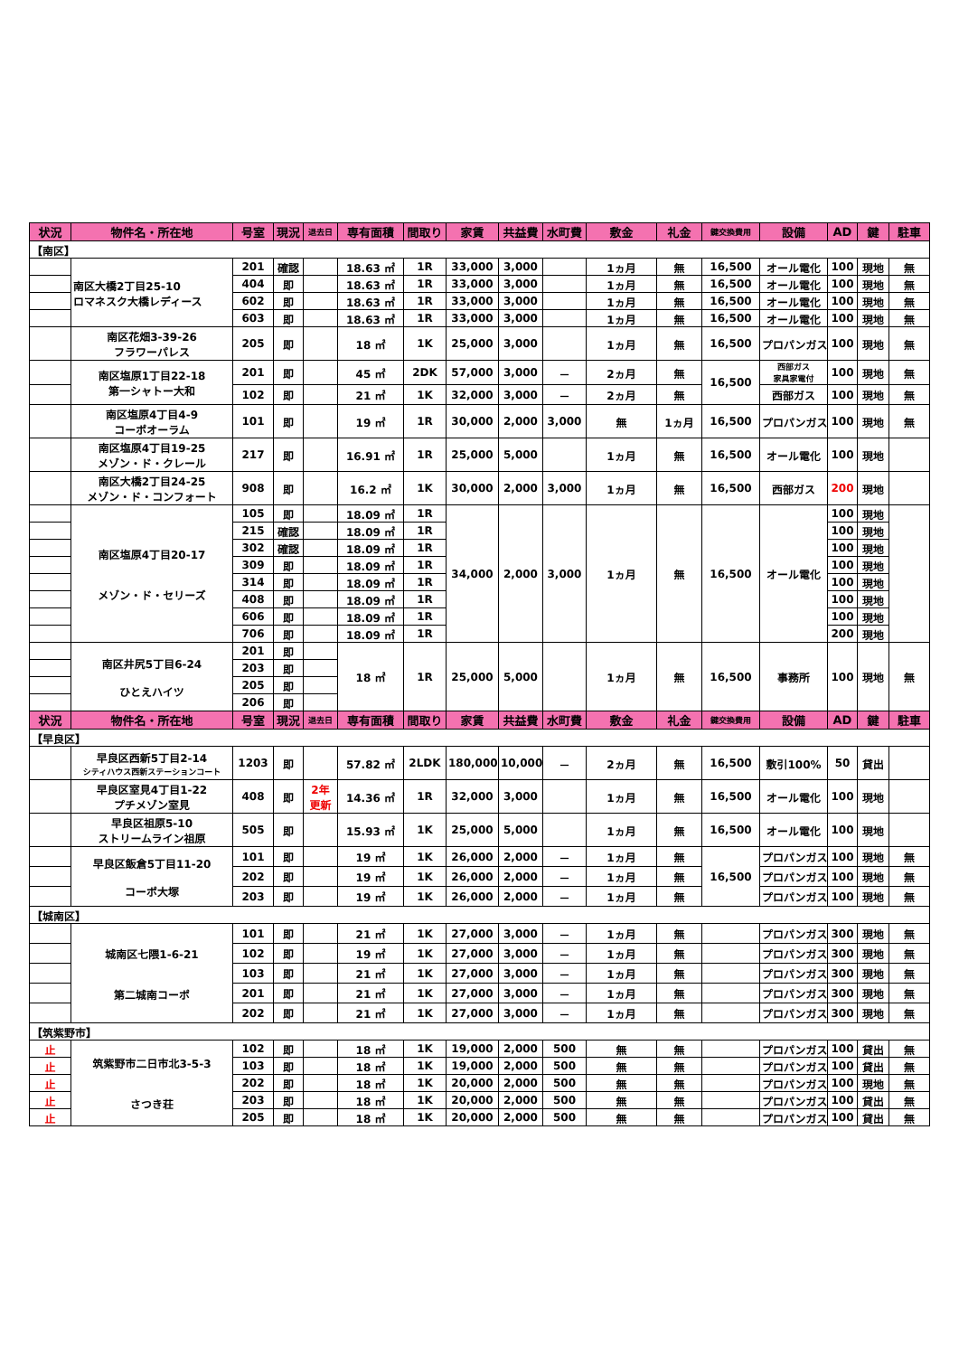| 状況 | 物件名・所在地 | 号室 | 現況 | 退去日 | 専有面積 | 間取り | 家賃 | 共益費 | 水町費 | 敷金 | 礼金 | 鍵交換費用 | 設備 | AD | 鍵 | 駐車 |
| --- | --- | --- | --- | --- | --- | --- | --- | --- | --- | --- | --- | --- | --- | --- | --- | --- |
| 【南区】 | | | | | | | | | | | | | | | | |
| | 南区大橋2丁目25-10 ロマネスク大橋レディース | 201 | 確認 | | 18.63 ㎡ | 1R | 33,000 | 3,000 | | 1ヵ月 | 無 | 16,500 | オール電化 | 100 | 現地 | 無 |
| | | 404 | 即 | | 18.63 ㎡ | 1R | 33,000 | 3,000 | | 1ヵ月 | 無 | 16,500 | オール電化 | 100 | 現地 | 無 |
| | | 602 | 即 | | 18.63 ㎡ | 1R | 33,000 | 3,000 | | 1ヵ月 | 無 | 16,500 | オール電化 | 100 | 現地 | 無 |
| | | 603 | 即 | | 18.63 ㎡ | 1R | 33,000 | 3,000 | | 1ヵ月 | 無 | 16,500 | オール電化 | 100 | 現地 | 無 |
| | 南区花畑3-39-26 フラワーパレス | 205 | 即 | | 18 ㎡ | 1K | 25,000 | 3,000 | | 1ヵ月 | 無 | 16,500 | プロパンガス | 100 | 現地 | 無 |
| | 南区塩原1丁目22-18 第一シャトー大和 | 201 | 即 | | 45 ㎡ | 2DK | 57,000 | 3,000 | － | 2ヵ月 | 無 | 16,500 | 西部ガス 家具家電付 | 100 | 現地 | 無 |
| | | 102 | 即 | | 21 ㎡ | 1K | 32,000 | 3,000 | － | 2ヵ月 | 無 | | 西部ガス | 100 | 現地 | 無 |
| | 南区塩原4丁目4-9 コーポオーラム | 101 | 即 | | 19 ㎡ | 1R | 30,000 | 2,000 | 3,000 | 無 | 1ヵ月 | 16,500 | プロパンガス | 100 | 現地 | 無 |
| | 南区塩原4丁目19-25 メゾン・ド・クレール | 217 | 即 | | 16.91 ㎡ | 1R | 25,000 | 5,000 | | 1ヵ月 | 無 | 16,500 | オール電化 | 100 | 現地 | |
| | 南区大橋2丁目24-25 メゾン・ド・コンフォート | 908 | 即 | | 16.2 ㎡ | 1K | 30,000 | 2,000 | 3,000 | 1ヵ月 | 無 | 16,500 | 西部ガス | 200 | 現地 | |
| | 南区塩原4丁目20-17 メゾン・ド・セリーズ | 105 | 即 | | 18.09 ㎡ | 1R | 34,000 | 2,000 | 3,000 | 1ヵ月 | 無 | 16,500 | オール電化 | 100 | 現地 | |
| | | 215 | 確認 | | 18.09 ㎡ | 1R | | | | | | | | 100 | 現地 | |
| | | 302 | 確認 | | 18.09 ㎡ | 1R | | | | | | | | 100 | 現地 | |
| | | 309 | 即 | | 18.09 ㎡ | 1R | | | | | | | | 100 | 現地 | |
| | | 314 | 即 | | 18.09 ㎡ | 1R | | | | | | | | 100 | 現地 | |
| | | 408 | 即 | | 18.09 ㎡ | 1R | | | | | | | | 100 | 現地 | |
| | | 606 | 即 | | 18.09 ㎡ | 1R | | | | | | | | 100 | 現地 | |
| | | 706 | 即 | | 18.09 ㎡ | 1R | | | | | | | | 200 | 現地 | |
| | 南区井尻5丁目6-24 ひとえハイツ | 201 | 即 | | 18 ㎡ | 1R | 25,000 | 5,000 | | 1ヵ月 | 無 | 16,500 | 事務所 | 100 | 現地 | 無 |
| | | 203 | 即 | | | | | | | | | | | | | |
| | | 205 | 即 | | | | | | | | | | | | | |
| | | 206 | 即 | | | | | | | | | | | | | |
| 状況 | 物件名・所在地 | 号室 | 現況 | 退去日 | 専有面積 | 間取り | 家賃 | 共益費 | 水町費 | 敷金 | 礼金 | 鍵交換費用 | 設備 | AD | 鍵 | 駐車 |
| 【早良区】 | | | | | | | | | | | | | | | | |
| | 早良区西新5丁目2-14 シティハウス西新ステーションコート | 1203 | 即 | | 57.82 ㎡ | 2LDK | 180,000 | 10,000 | － | 2ヵ月 | 無 | 16,500 | 敷引100% | 50 | 貸出 | |
| | 早良区室見4丁目1-22 プチメゾン室見 | 408 | 即 | 2年 更新 | 14.36 ㎡ | 1R | 32,000 | 3,000 | | 1ヵ月 | 無 | 16,500 | オール電化 | 100 | 現地 | |
| | 早良区祖原5-10 ストリームライン祖原 | 505 | 即 | | 15.93 ㎡ | 1K | 25,000 | 5,000 | | 1ヵ月 | 無 | 16,500 | オール電化 | 100 | 現地 | |
| | 早良区飯倉5丁目11-20 コーポ大塚 | 101 | 即 | | 19 ㎡ | 1K | 26,000 | 2,000 | － | 1ヵ月 | 無 | 16,500 | プロパンガス | 100 | 現地 | 無 |
| | | 202 | 即 | | 19 ㎡ | 1K | 26,000 | 2,000 | － | 1ヵ月 | 無 | | プロパンガス | 100 | 現地 | 無 |
| | | 203 | 即 | | 19 ㎡ | 1K | 26,000 | 2,000 | － | 1ヵ月 | 無 | | プロパンガス | 100 | 現地 | 無 |
| 【城南区】 | | | | | | | | | | | | | | | | |
| | 城南区七隈1-6-21 第二城南コーポ | 101 | 即 | | 21 ㎡ | 1K | 27,000 | 3,000 | － | 1ヵ月 | 無 | | プロパンガス | 300 | 現地 | 無 |
| | | 102 | 即 | | 19 ㎡ | 1K | 27,000 | 3,000 | － | 1ヵ月 | 無 | | プロパンガス | 300 | 現地 | 無 |
| | | 103 | 即 | | 21 ㎡ | 1K | 27,000 | 3,000 | － | 1ヵ月 | 無 | | プロパンガス | 300 | 現地 | 無 |
| | | 201 | 即 | | 21 ㎡ | 1K | 27,000 | 3,000 | － | 1ヵ月 | 無 | | プロパンガス | 300 | 現地 | 無 |
| | | 202 | 即 | | 21 ㎡ | 1K | 27,000 | 3,000 | － | 1ヵ月 | 無 | | プロパンガス | 300 | 現地 | 無 |
| 【筑紫野市】 | | | | | | | | | | | | | | | | |
| 止 | 筑紫野市二日市北3-5-3 さつき荘 | 102 | 即 | | 18 ㎡ | 1K | 19,000 | 2,000 | 500 | 無 | 無 | | プロパンガス | 100 | 貸出 | 無 |
| 止 | | 103 | 即 | | 18 ㎡ | 1K | 19,000 | 2,000 | 500 | 無 | 無 | | プロパンガス | 100 | 貸出 | 無 |
| 止 | | 202 | 即 | | 18 ㎡ | 1K | 20,000 | 2,000 | 500 | 無 | 無 | | プロパンガス | 100 | 現地 | 無 |
| 止 | | 203 | 即 | | 18 ㎡ | 1K | 20,000 | 2,000 | 500 | 無 | 無 | | プロパンガス | 100 | 貸出 | 無 |
| 止 | | 205 | 即 | | 18 ㎡ | 1K | 20,000 | 2,000 | 500 | 無 | 無 | | プロパンガス | 100 | 貸出 | 無 |